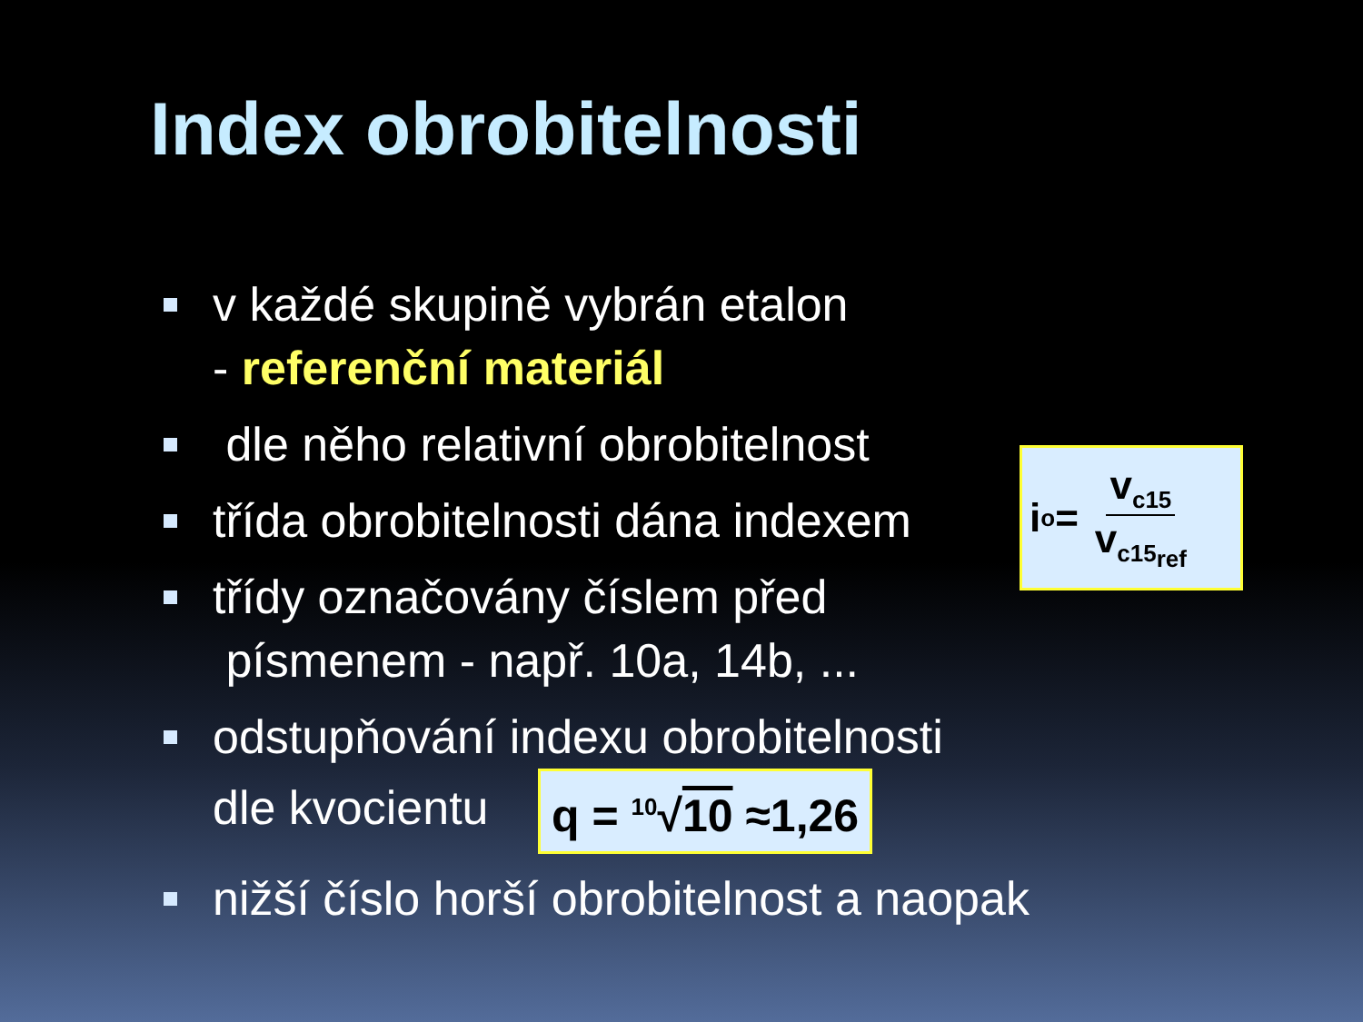Index obrobitelnosti
v každé skupině vybrán etalon
- referenční materiál
dle něho relativní obrobitelnost
třída obrobitelnosti dána indexem
třídy označovány číslem před
písmenem - např. 10a, 14b, ...
odstupňování indexu obrobitelnosti
dle kvocientu q = <sup>10</sup>√10 ≈1,26
nižší číslo horší obrobitelnost a naopak
i<sub>o</sub> = v<sub>c15</sub> v<sub>c15<sub>ref</sub></sub>